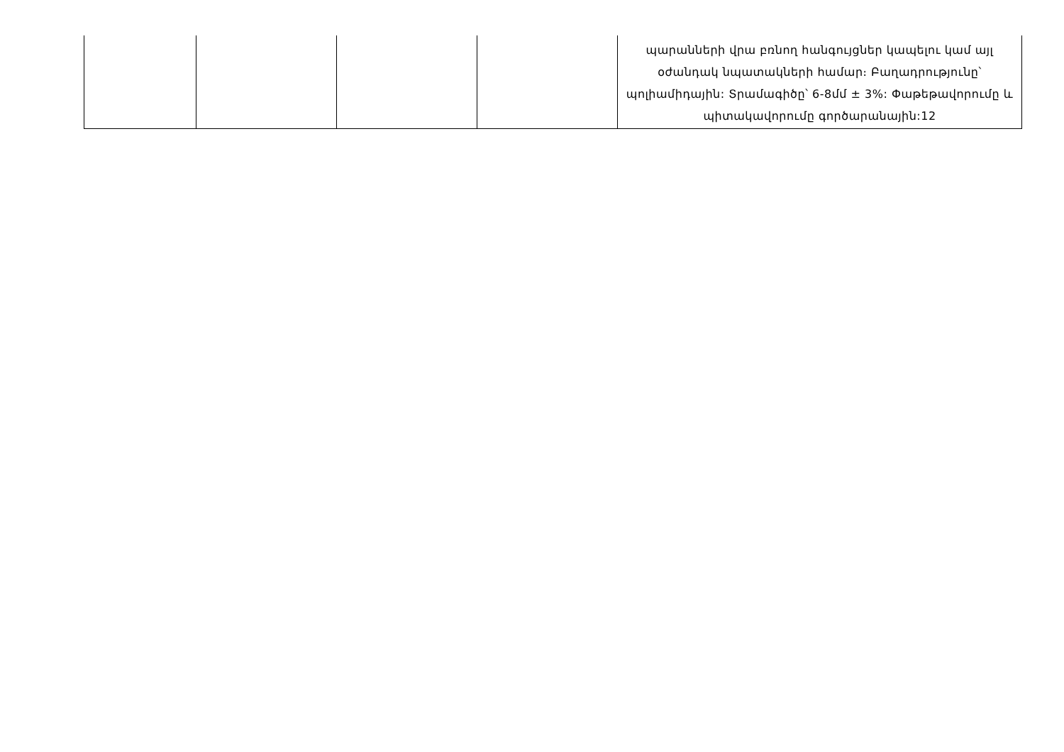| | | | | պարանների վրա բռնող հանգույցներ կապելու կամ այլ օժանդակ նպատակների համար։ Բաղադրությունը՝ պոլիամիդային: Տրամագիծը՝ 6-8մմ ± 3%: Փաթեթավորումը և պիտակավորումը գործարանային:12 |